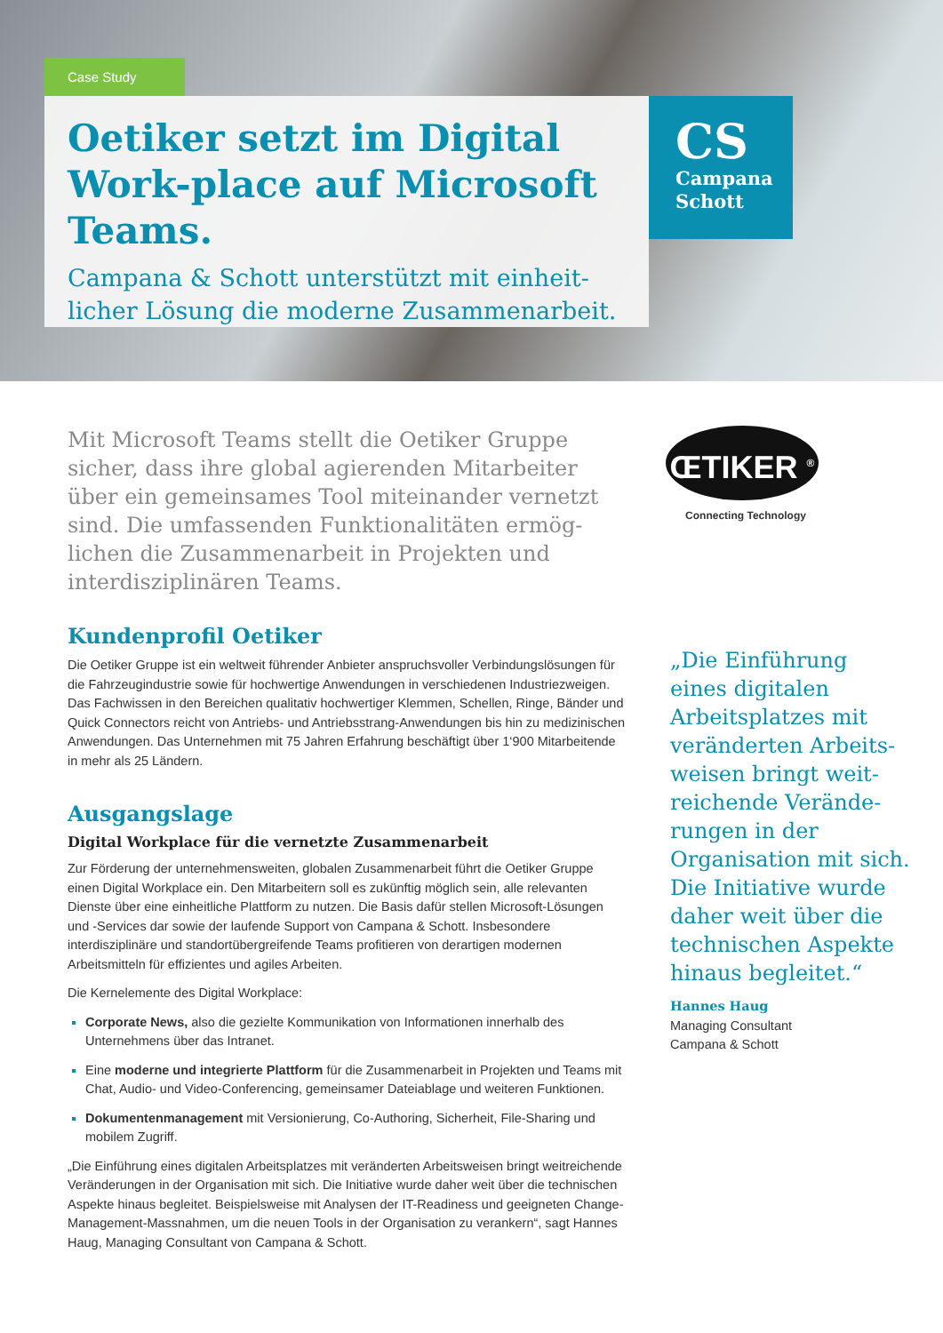Case Study
Oetiker setzt im Digital Work-place auf Microsoft Teams.
Campana & Schott unterstützt mit einheit­licher Lösung die moderne Zusammenarbeit.
CS
Campana
Schott
Mit Microsoft Teams stellt die Oetiker Gruppe sicher, dass ihre global agierenden Mitarbeiter über ein gemeinsames Tool miteinander vernetzt sind. Die umfassenden Funktionalitäten ermög­lichen die Zusammenarbeit in Projekten und interdisziplinären Teams.
Kundenprofil Oetiker
Die Oetiker Gruppe ist ein weltweit führender Anbieter anspruchsvoller Verbindungslösungen für die Fahrzeugindustrie sowie für hochwertige Anwendungen in verschiedenen Industrie­zweigen. Das Fachwissen in den Bereichen qualitativ hochwertiger Klemmen, Schellen, Ringe, Bänder und Quick Connectors reicht von Antriebs- und Antriebsstrang-Anwendun­gen bis hin zu medizinischen Anwendungen. Das Unternehmen mit 75 Jahren Erfahrung beschäftigt über 1‘900 Mitarbeitende in mehr als 25 Ländern.
Ausgangslage
Digital Workplace für die vernetzte Zusammenarbeit
Zur Förderung der unternehmensweiten, globalen Zusammenarbeit führt die Oetiker Gruppe einen Digital Workplace ein. Den Mitarbeitern soll es zukünftig möglich sein, alle relevanten Dienste über eine einheitliche Plattform zu nutzen. Die Basis dafür stellen Microsoft-Lösun­gen und -Services dar sowie der laufende Support von Campana & Schott. Insbesondere interdisziplinäre und standortübergreifende Teams profitieren von derartigen modernen Arbeitsmitteln für effizientes und agiles Arbeiten.
Die Kernelemente des Digital Workplace:
Corporate News, also die gezielte Kommunikation von Informationen innerhalb des Unternehmens über das Intranet.
Eine moderne und integrierte Plattform für die Zusammenarbeit in Projekten und Teams mit Chat, Audio- und Video-Conferencing, gemeinsamer Dateiablage und weiteren Funktionen.
Dokumentenmanagement mit Versionierung, Co-Authoring, Sicherheit, File-Sharing und mobilem Zugriff.
„Die Einführung eines digitalen Arbeitsplatzes mit veränderten Arbeitsweisen bringt weit­reichende Veränderungen in der Organisation mit sich. Die Initiative wurde daher weit über die technischen Aspekte hinaus begleitet. Beispielsweise mit Analysen der IT-Readiness und geeigneten Change-Management-Massnahmen, um die neuen Tools in der Organisa­tion zu verankern“, sagt Hannes Haug, Managing Consultant von Campana & Schott.
ŒTIKER <sup>®</sup>
Connecting Technology
„Die Einführung eines digitalen Arbeitsplatzes mit veränderten Arbeits­weisen bringt weit­reichende Verände­rungen in der Organisation mit sich. Die Initiative wurde daher weit über die technischen Aspekte hinaus begleitet.“
Hannes Haug
Managing Consultant
Campana & Schott